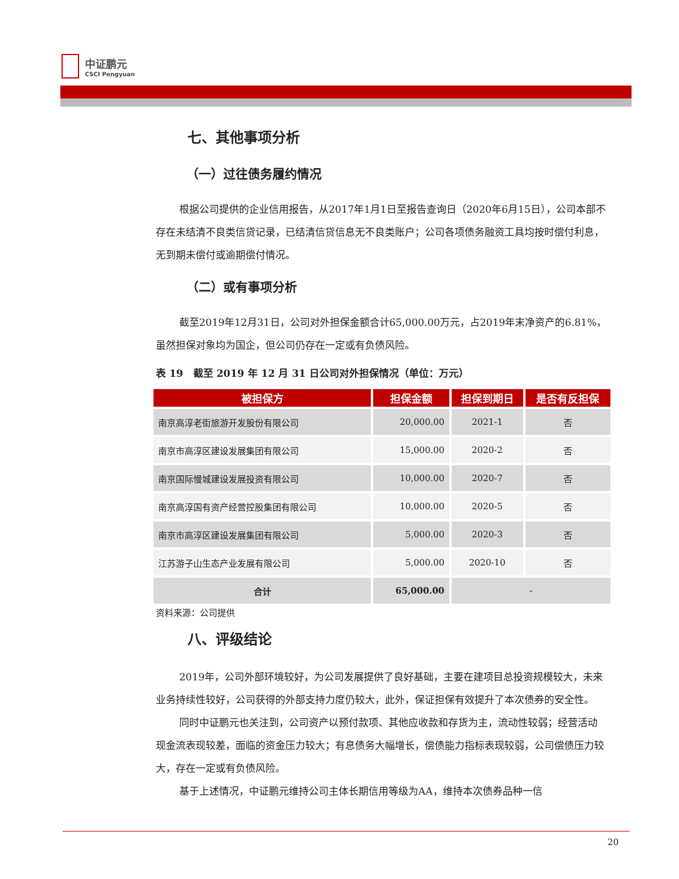中证鹏元
CSCI Pengyuan
七、其他事项分析
（一）过往债务履约情况
根据公司提供的企业信用报告，从2017年1月1日至报告查询日（2020年6月15日），公司本部不存在未结清不良类信贷记录，已结清信贷信息无不良类账户；公司各项债务融资工具均按时偿付利息，无到期未偿付或逾期偿付情况。
（二）或有事项分析
截至2019年12月31日，公司对外担保金额合计65,000.00万元，占2019年末净资产的6.81%，虽然担保对象均为国企，但公司仍存在一定或有负债风险。
表 19　截至 2019 年 12 月 31 日公司对外担保情况（单位：万元）
| 被担保方 | 担保金额 | 担保到期日 | 是否有反担保 |
| --- | --- | --- | --- |
| 南京高淳老街旅游开发股份有限公司 | 20,000.00 | 2021-1 | 否 |
| 南京市高淳区建设发展集团有限公司 | 15,000.00 | 2020-2 | 否 |
| 南京国际慢城建设发展投资有限公司 | 10,000.00 | 2020-7 | 否 |
| 南京高淳国有资产经营控股集团有限公司 | 10,000.00 | 2020-5 | 否 |
| 南京市高淳区建设发展集团有限公司 | 5,000.00 | 2020-3 | 否 |
| 江苏游子山生态产业发展有限公司 | 5,000.00 | 2020-10 | 否 |
| 合计 | 65,000.00 | - | |
资料来源：公司提供
八、评级结论
2019年，公司外部环境较好，为公司发展提供了良好基础，主要在建项目总投资规模较大，未来业务持续性较好，公司获得的外部支持力度仍较大，此外，保证担保有效提升了本次债券的安全性。
同时中证鹏元也关注到，公司资产以预付款项、其他应收款和存货为主，流动性较弱；经营活动现金流表现较差，面临的资金压力较大；有息债务大幅增长，偿债能力指标表现较弱，公司偿债压力较大，存在一定或有负债风险。
基于上述情况，中证鹏元维持公司主体长期信用等级为AA，维持本次债券品种一信
20